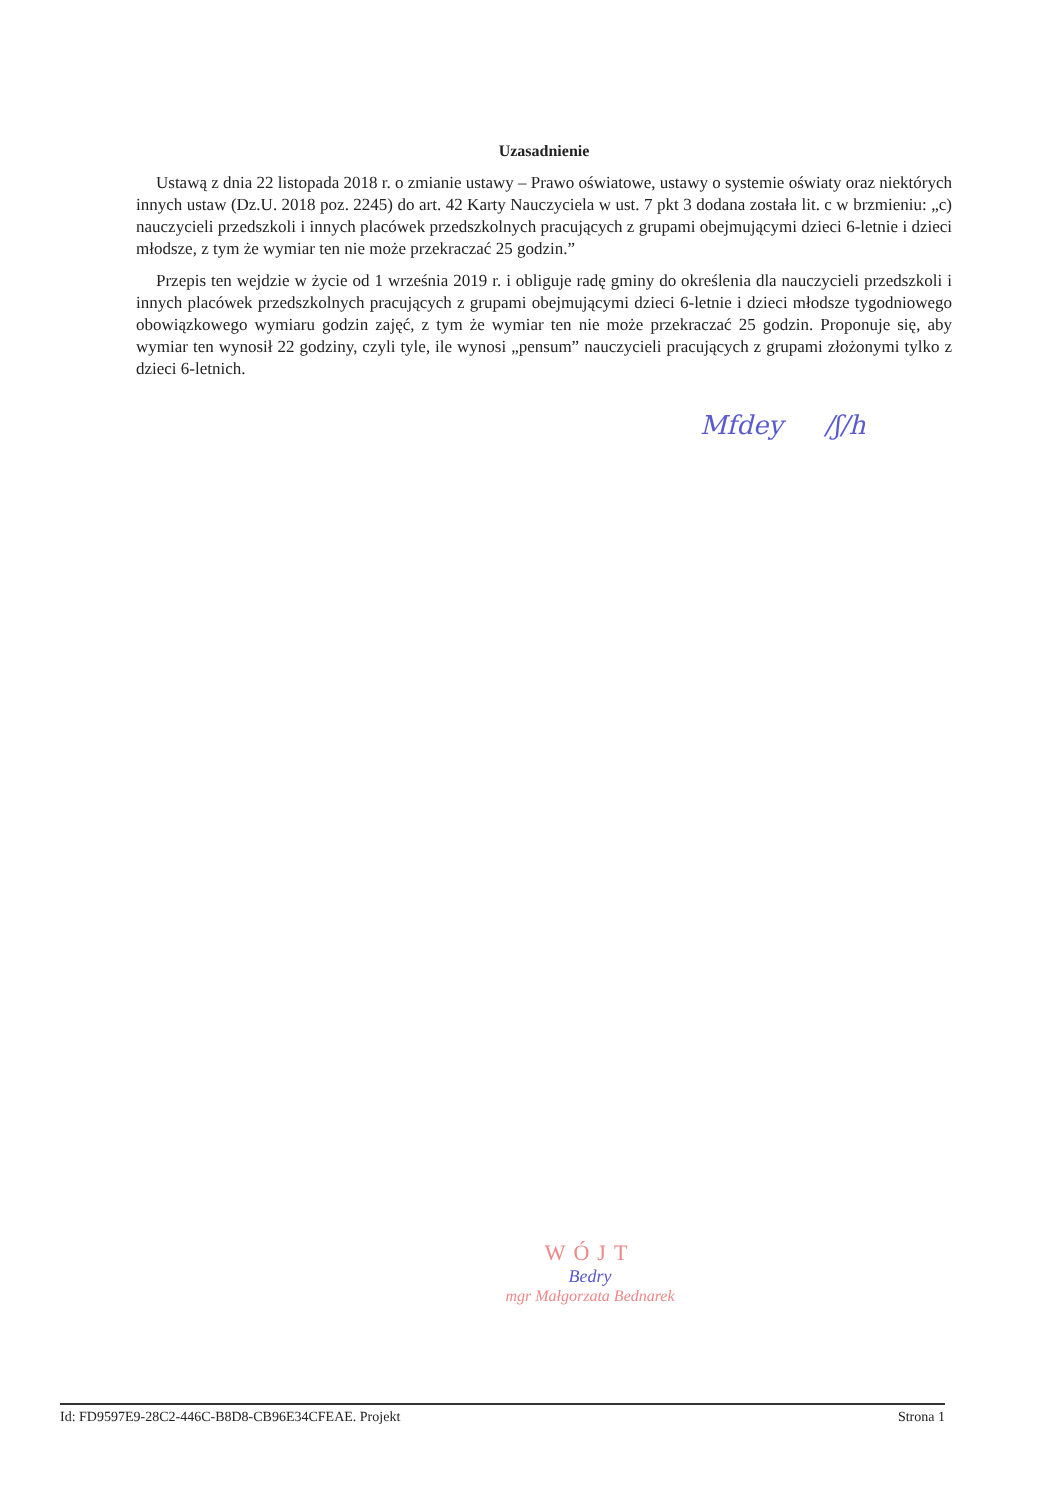Uzasadnienie
Ustawą z dnia 22 listopada 2018 r. o zmianie ustawy – Prawo oświatowe, ustawy o systemie oświaty oraz niektórych innych ustaw (Dz.U. 2018 poz. 2245) do art. 42 Karty Nauczyciela w ust. 7 pkt 3 dodana została lit. c w brzmieniu: „c) nauczycieli przedszkoli i innych placówek przedszkolnych pracujących z grupami obejmującymi dzieci 6-letnie i dzieci młodsze, z tym że wymiar ten nie może przekraczać 25 godzin.”
Przepis ten wejdzie w życie od 1 września 2019 r. i obliguje radę gminy do określenia dla nauczycieli przedszkoli i innych placówek przedszkolnych pracujących z grupami obejmującymi dzieci 6-letnie i dzieci młodsze tygodniowego obowiązkowego wymiaru godzin zajęć, z tym że wymiar ten nie może przekraczać 25 godzin. Proponuje się, aby wymiar ten wynosił 22 godziny, czyli tyle, ile wynosi „pensum” nauczycieli pracujących z grupami złożonymi tylko z dzieci 6-letnich.
Mfdey /ʃ/h
WÓJT
Bedry
mgr Małgorzata Bednarek
Id: FD9597E9-28C2-446C-B8D8-CB96E34CFEAE. Projekt Strona 1